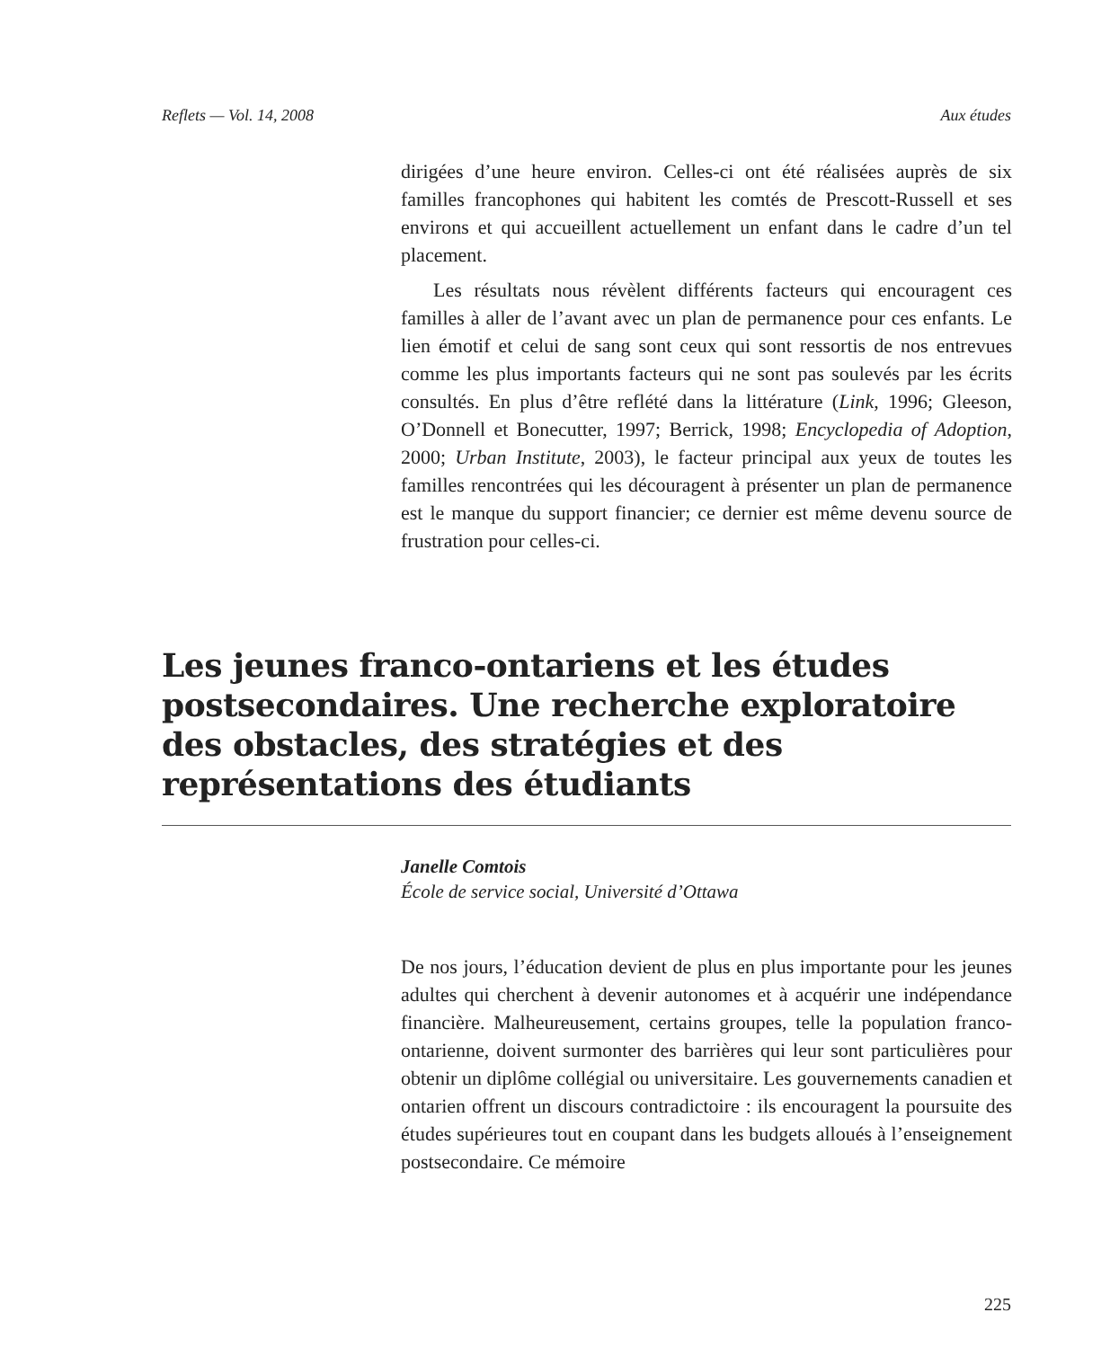Reflets — Vol. 14, 2008 Aux études
dirigées d’une heure environ. Celles-ci ont été réalisées auprès de six familles francophones qui habitent les comtés de Prescott-Russell et ses environs et qui accueillent actuellement un enfant dans le cadre d’un tel placement.
Les résultats nous révèlent différents facteurs qui encouragent ces familles à aller de l’avant avec un plan de permanence pour ces enfants. Le lien émotif et celui de sang sont ceux qui sont ressortis de nos entrevues comme les plus importants facteurs qui ne sont pas soulevés par les écrits consultés. En plus d’être reflété dans la littérature (Link, 1996; Gleeson, O’Donnell et Bonecutter, 1997; Berrick, 1998; Encyclopedia of Adoption, 2000; Urban Institute, 2003), le facteur principal aux yeux de toutes les familles rencontrées qui les découragent à présenter un plan de permanence est le manque du support financier; ce dernier est même devenu source de frustration pour celles-ci.
Les jeunes franco-ontariens et les études postsecondaires. Une recherche exploratoire des obstacles, des stratégies et des représentations des étudiants
Janelle Comtois
École de service social, Université d’Ottawa
De nos jours, l’éducation devient de plus en plus importante pour les jeunes adultes qui cherchent à devenir autonomes et à acquérir une indépendance financière. Malheureusement, certains groupes, telle la population franco-ontarienne, doivent surmonter des barrières qui leur sont particulières pour obtenir un diplôme collégial ou universitaire. Les gouvernements canadien et ontarien offrent un discours contradictoire : ils encouragent la poursuite des études supérieures tout en coupant dans les budgets alloués à l’enseignement postsecondaire. Ce mémoire
225